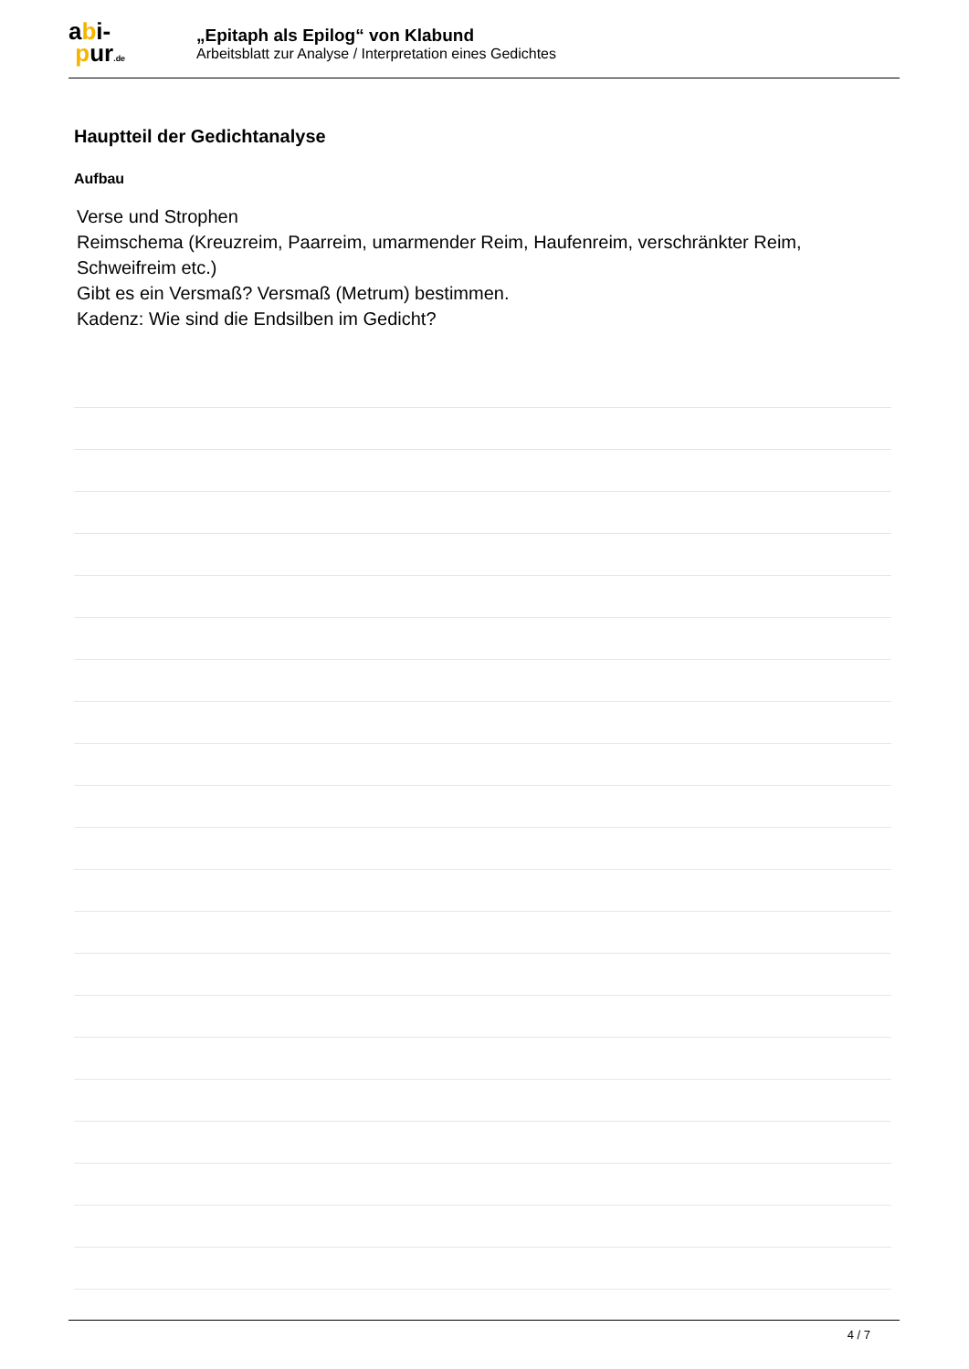abi-
pur.de
„Epitaph als Epilog“ von Klabund
Arbeitsblatt zur Analyse / Interpretation eines Gedichtes
Hauptteil der Gedichtanalyse
Aufbau
Verse und Strophen
Reimschema (Kreuzreim, Paarreim, umarmender Reim, Haufenreim, verschränkter Reim, Schweifreim etc.)
Gibt es ein Versmaß? Versmaß (Metrum) bestimmen.
Kadenz: Wie sind die Endsilben im Gedicht?
4 / 7